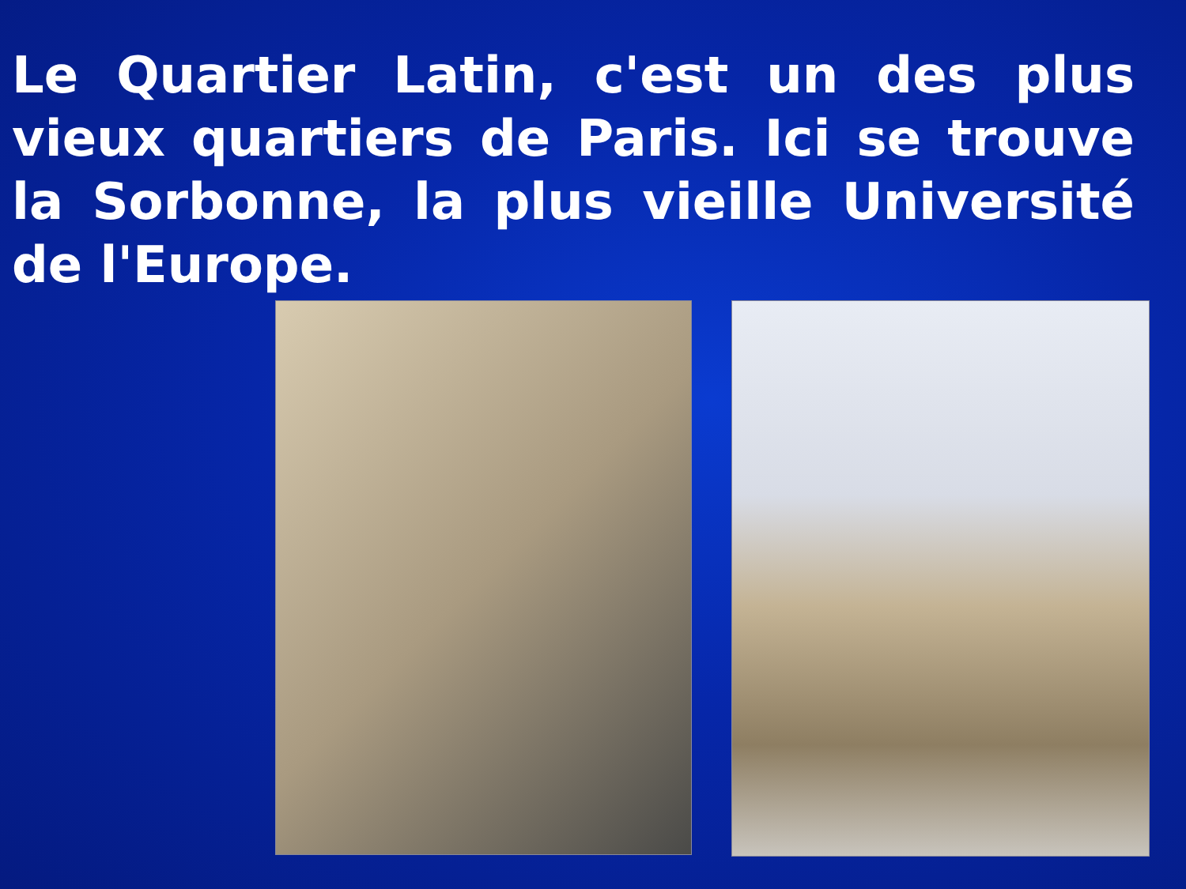Le Quartier Latin, c'est un des plus vieux quartiers de Paris. Ici se trouve la Sorbonne, la plus vieille Université de l'Europe.